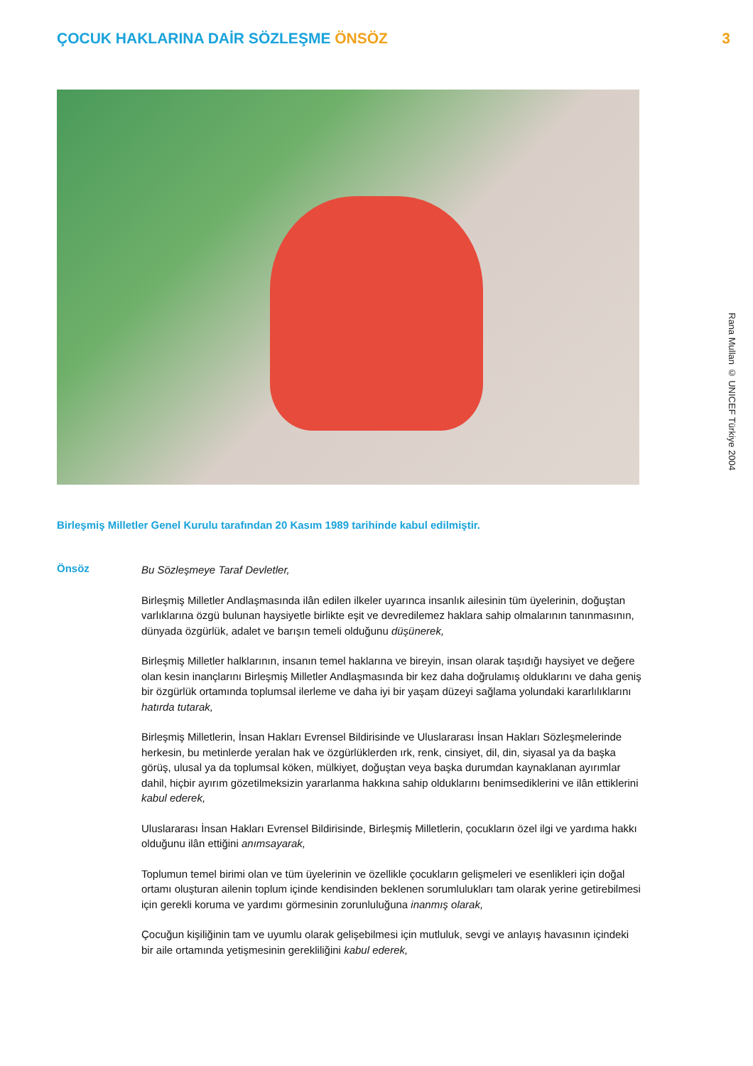ÇOCUK HAKLARINA DAİR SÖZLEŞME ÖNSÖZ
3
Rana Mullan © UNICEF Türkiye 2004
Birleşmiş Milletler Genel Kurulu tarafından 20 Kasım 1989 tarihinde kabul edilmiştir.
Önsöz
Bu Sözleşmeye Taraf Devletler,
Birleşmiş Milletler Andlaşmasında ilân edilen ilkeler uyarınca insanlık ailesinin tüm üyelerinin, doğuştan varlıklarına özgü bulunan haysiyetle birlikte eşit ve devredilemez haklara sahip olmalarının tanınmasının, dünyada özgürlük, adalet ve barışın temeli olduğunu düşünerek,
Birleşmiş Milletler halklarının, insanın temel haklarına ve bireyin, insan olarak taşıdığı haysiyet ve değere olan kesin inançlarını Birleşmiş Milletler Andlaşmasında bir kez daha doğrulamış olduklarını ve daha geniş bir özgürlük ortamında toplumsal ilerleme ve daha iyi bir yaşam düzeyi sağlama yolundaki kararlılıklarını hatırda tutarak,
Birleşmiş Milletlerin, İnsan Hakları Evrensel Bildirisinde ve Uluslararası İnsan Hakları Sözleşmelerinde herkesin, bu metinlerde yeralan hak ve özgürlüklerden ırk, renk, cinsiyet, dil, din, siyasal ya da başka görüş, ulusal ya da toplumsal köken, mülkiyet, doğuştan veya başka durumdan kaynaklanan ayırımlar dahil, hiçbir ayırım gözetilmeksizin yararlanma hakkına sahip olduklarını benimsediklerini ve ilân ettiklerini kabul ederek,
Uluslararası İnsan Hakları Evrensel Bildirisinde, Birleşmiş Milletlerin, çocukların özel ilgi ve yardıma hakkı olduğunu ilân ettiğini anımsayarak,
Toplumun temel birimi olan ve tüm üyelerinin ve özellikle çocukların gelişmeleri ve esenlikleri için doğal ortamı oluşturan ailenin toplum içinde kendisinden beklenen sorumlulukları tam olarak yerine getirebilmesi için gerekli koruma ve yardımı görmesinin zorunluluğuna inanmış olarak,
Çocuğun kişiliğinin tam ve uyumlu olarak gelişebilmesi için mutluluk, sevgi ve anlayış havasının içindeki bir aile ortamında yetişmesinin gerekliliğini kabul ederek,